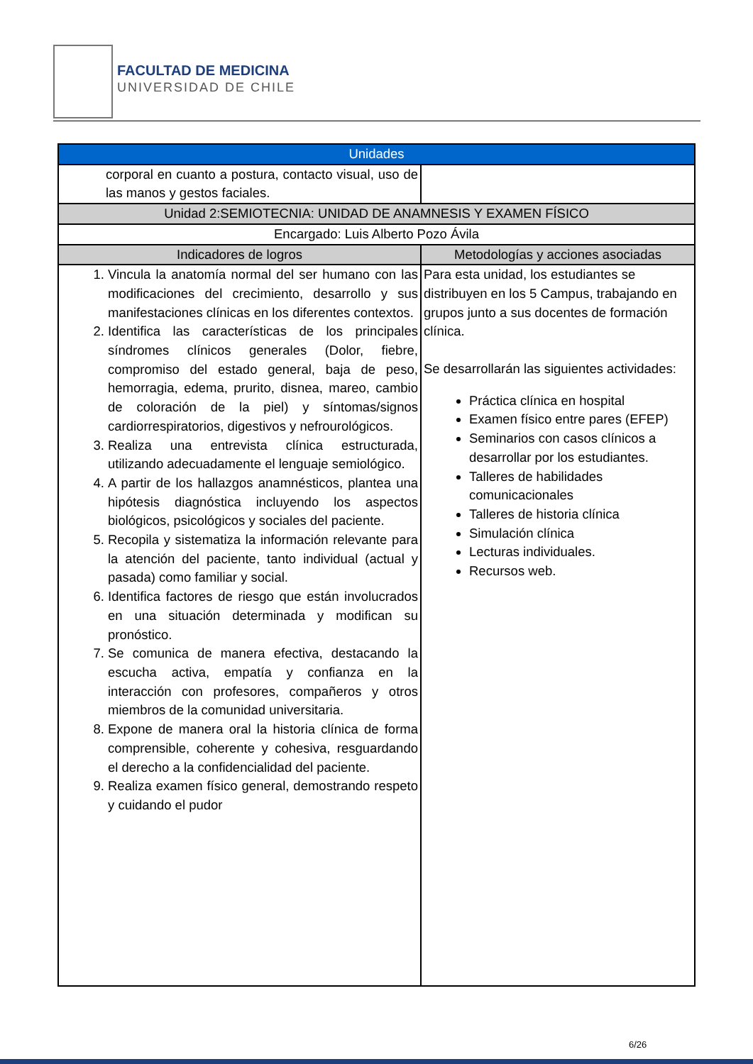FACULTAD DE MEDICINA
UNIVERSIDAD DE CHILE
| Unidades | |
| --- | --- |
| corporal en cuanto a postura, contacto visual, uso de las manos y gestos faciales. | |
| Unidad 2:SEMIOTECNIA: UNIDAD DE ANAMNESIS Y EXAMEN FÍSICO | |
| Encargado: Luis Alberto Pozo Ávila | |
| Indicadores de logros | Metodologías y acciones asociadas |
| 1. Vincula la anatomía normal del ser humano con las modificaciones del crecimiento, desarrollo y sus manifestaciones clínicas en los diferentes contextos. 2. Identifica las características de los principales síndromes clínicos generales (Dolor, fiebre, compromiso del estado general, baja de peso, hemorragia, edema, prurito, disnea, mareo, cambio de coloración de la piel) y síntomas/signos cardiorrespiratorios, digestivos y nefrourológicos. 3. Realiza una entrevista clínica estructurada, utilizando adecuadamente el lenguaje semiológico. 4. A partir de los hallazgos anamnésticos, plantea una hipótesis diagnóstica incluyendo los aspectos biológicos, psicológicos y sociales del paciente. 5. Recopila y sistematiza la información relevante para la atención del paciente, tanto individual (actual y pasada) como familiar y social. 6. Identifica factores de riesgo que están involucrados en una situación determinada y modifican su pronóstico. 7. Se comunica de manera efectiva, destacando la escucha activa, empatía y confianza en la interacción con profesores, compañeros y otros miembros de la comunidad universitaria. 8. Expone de manera oral la historia clínica de forma comprensible, coherente y cohesiva, resguardando el derecho a la confidencialidad del paciente. 9. Realiza examen físico general, demostrando respeto y cuidando el pudor | Para esta unidad, los estudiantes se distribuyen en los 5 Campus, trabajando en grupos junto a sus docentes de formación clínica. Se desarrollarán las siguientes actividades: Práctica clínica en hospital Examen físico entre pares (EFEP) Seminarios con casos clínicos a desarrollar por los estudiantes. Talleres de habilidades comunicacionales Talleres de historia clínica Simulación clínica Lecturas individuales. Recursos web. |
6/26